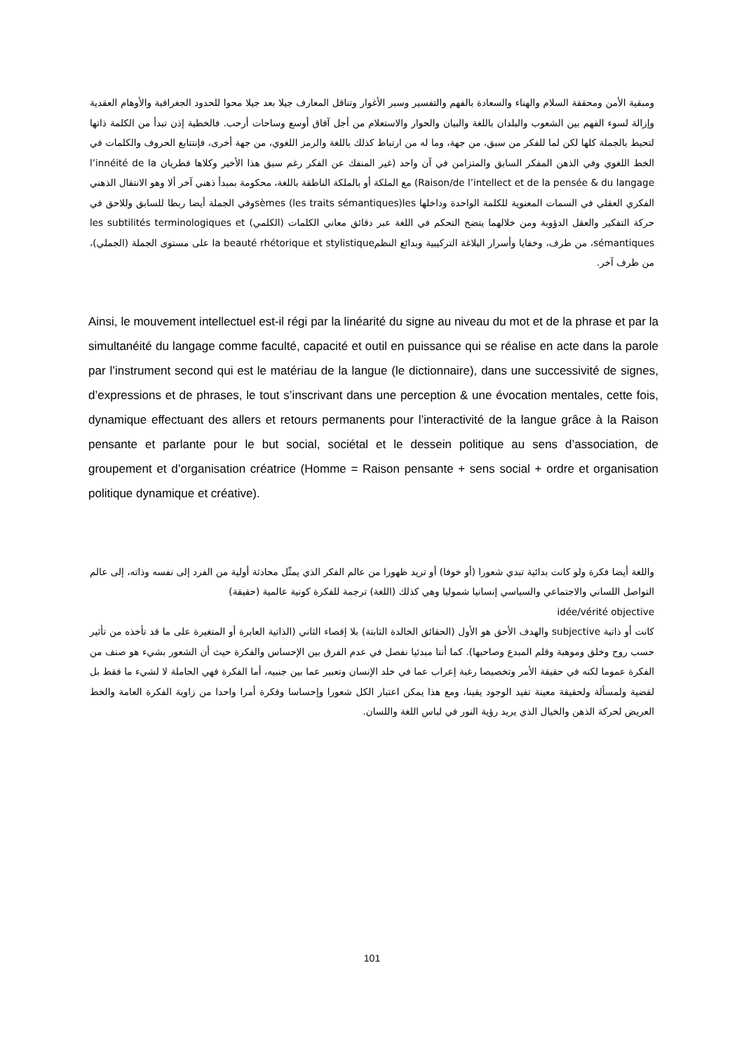ومبقية الأمن ومحققة السلام والهناء والسعادة بالفهم والتفسير وسبر الأغوار وتناقل المعارف جيلا بعد جيلا محوا للحدود الجغرافية والأوهام العقدية وإزالة لسوء الفهم بين الشعوب والبلدان باللغة والبيان والحوار والاستعلام من أجل آفاق أوسع وساحات أرحب. فالخطية إذن تبدأ من الكلمة ذاتها لتحيط بالجملة كلها لكن لما للفكر من سبق، من جهة، وما له من ارتباط كذلك باللغة والرمز اللغوي، من جهة أخرى، فإنتتابع الحروف والكلمات في الخط اللغوي وفي الذهن المفكر السابق والمتزامن في آن واحد (غير المنفك عن الفكر رغم سبق هذا الأخير وكلاها فطريان l’innéité de la Raison/de l’intellect et de la pensée & du langage) مع الملكة أو بالملكة الناطقة باللغة، محكومة بمبدأ ذهني آخر ألا وهو الانتقال الذهني الفكري العقلي في السمات المعنوية للكلمة الواحدة وداخلها sèmes (les traits sémantiques)lesوفي الجملة أيضا ربطا للسابق وللاحق في حركة التفكير والعقل الدؤوبة ومن خلالهما يتضح التحكم في اللغة عبر دقائق معاني الكلمات (الكلمي) les subtilités terminologiques et sémantiques، من طرف، وخفايا وأسرار البلاغة التركيبية وبدائع النظمla beauté rhétorique et stylistique على مستوى الجملة (الجملي)، من طرف آخر.
Ainsi, le mouvement intellectuel est-il régi par la linéarité du signe au niveau du mot et de la phrase et par la simultanéité du langage comme faculté, capacité et outil en puissance qui se réalise en acte dans la parole par l’instrument second qui est le matériau de la langue (le dictionnaire), dans une successivité de signes, d’expressions et de phrases, le tout s’inscrivant dans une perception & une évocation mentales, cette fois, dynamique effectuant des allers et retours permanents pour l’interactivité de la langue grâce à la Raison pensante et parlante pour le but social, sociétal et le dessein politique au sens d’association, de groupement et d’organisation créatrice (Homme = Raison pensante + sens social + ordre et organisation politique dynamique et créative).
واللغة أيضا فكرة ولو كانت بدائية تبدي شعورا (أو خوفا) أو تريد ظهورا من عالم الفكر الذي يمثّل محادثة أولية من الفرد إلى نفسه وذاته، إلى عالم التواصل اللساني والاجتماعي والسياسي إنسانيا شموليا وهي كذلك (اللغة) ترجمة للفكرة كونية عالمية (حقيقة)
idée/vérité objective
كانت أو ذاتية subjective والهدف الأحق هو الأول (الحقائق الخالدة الثابتة) بلا إقصاء الثاني (الذاتية العابرة أو المتغيرة على ما قد تأخذه من تأثير حسب روح وخلق وموهبة وقلم المبدع وصاحبها). كما أننا مبدئيا نفصل في عدم الفرق بين الإحساس والفكرة حيث أن الشعور بشيء هو صنف من الفكرة عموما لكنه في حقيقة الأمر وتخصيصا رغبة إعراب عما في خلد الإنسان وتعبير عما بين جنبيه، أما الفكرة فهي الحاملة لا لشيء ما فقط بل لقضية ولمسألة ولحقيقة معينة تفيد الوجود يقينا، ومع هذا يمكن اعتبار الكل شعورا وإحساسا وفكرة أمرا واحدا من زاوية الفكرة العامة والخط العريض لحركة الذهن والخيال الذي يريد رؤية النور في لباس اللغة واللسان.
101